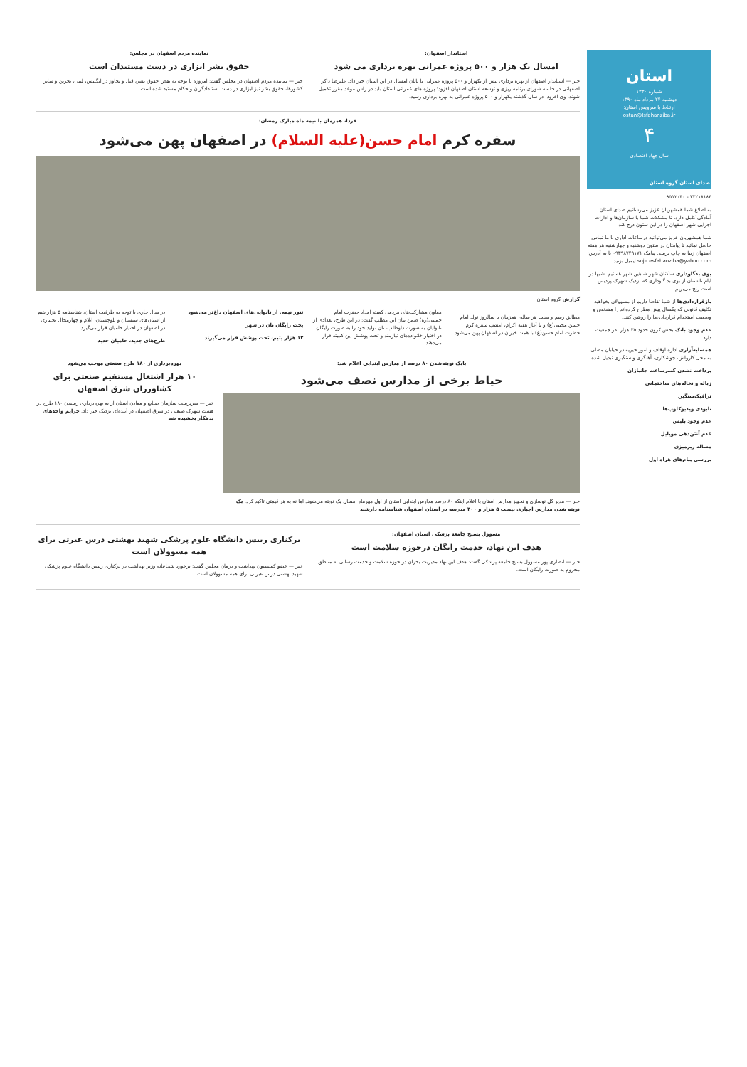استان
شماره ۱۳۳۰
دوشنبه ۲۴ مرداد ماه ۱۳۹۰
ارتباط با سرویس استان:
ostan@Isfahanziba.ir
۴
سال جهاد اقتصادی
صدای استان گروه استان
۳۲۲۱۸۱۸۳ - ۹۵۱۲۰۴۰
به اطلاع شما همشهریان عزیز می‌رسانیم صدای استان آمادگی کامل دارد، تا مشکلات شما با سازمان‌ها و ادارات اجرایی شهر اصفهان را در این ستون درج کند.
شما همشهریان عزیز می‌توانید درساعات اداری با ما تماس حاصل نمائید تا پیامتان در ستون دوشنبه و چهارشنبه هر هفته اصفهان زیبا به چاپ برسد. پیامک ۰۹۳۹۸۷۴۹۱۷۱ یا به آدرس: soje.esfahanziba@yahoo.com ایمیل بزنید.
بوی بدگاوداری ساکنان شهر شاهین شهر هستیم. شبها در ایام تابستان از بوی بد گاوداری که نزدیک شهرک پردیس است رنج می‌بریم.
بازقراردادی‌ها از شما تقاضا داریم از مسوولان بخواهید تکلیف قانونی که یکسال پیش مطرح کرده‌اند را مشخص و وضعیت استخدام قراردادی‌ها را روشن کنند.
عدم وجود بانک بخش کرون حدود ۳۵ هزار نفر جمعیت دارد.
همسایه‌آزاری اداره اوقاف و امور خیریه در خیابان مصلی به محل کارواش، جوشکاری، آهنگری و سنگبری تبدیل شده.
پرداخت نشدن کسرساعت جانبازان
زباله و نخاله‌های ساختمانی
ترافیک‌سنگین
نابودی ویدیوکلوپ‌ها
عدم وجود پلیس
عدم آنتن‌دهی موبایل
مساله زیرمیزی
بررسی پیام‌های هراه اول
استاندار اصفهان:
امسال یک هزار و ۵۰۰ پروژه عمرانی بهره برداری می شود
خبر — استاندار اصفهان از بهره برداری بیش از یکهزار و ۵۰۰ پروژه عمرانی تا پایان امسال در این استان خبر داد. علیرضا ذاکر اصفهانی در جلسه شورای برنامه ریزی و توسعه استان اصفهان افزود: پروژه های عمرانی استان باید در راس موعد مقرر تکمیل شوند. وی افزود: در سال گذشته یکهزار و ۵۰۰ پروژه عمرانی به بهره برداری رسید.
نماینده مردم اصفهان در مجلس:
حقوق بشر ابزاری در دست مستبدان است
خبر — نماینده مردم اصفهان در مجلس گفت: امروزه با توجه به نقض حقوق بشر، قتل و تجاوز در انگلیس، لیبی، بحرین و سایر کشورها، حقوق بشر نیز ابزاری در دست استبدادگران و حکام مستبد شده است.
فردا، همزمان با نیمه ماه مبارک رمضان؛
سفره کرم امام حسن(علیه السلام) در اصفهان پهن می‌شود
گزارش گروه استان
مطابق رسم و سنت هر ساله، همزمان با سالروز تولد امام حسن مجتبی(ع) و با آغاز هفته اکرام، امشب سفره کرم حضرت امام حسن(ع) با همت خیران در اصفهان پهن می‌شود.
معاون مشارکت‌های مردمی کمیته امداد حضرت امام خمینی(ره) ضمن بیان این مطلب گفت: در این طرح، تعدادی از نانوایان به صورت داوطلب، نان تولید خود را به صورت رایگان در اختیار خانواده‌های نیازمند و تحت پوشش این کمیته قرار می‌دهند.
تنور نیمی از نانوایی‌های اصفهان داغ‌تر می‌شود
پخت رایگان نان در شهر
۱۲ هزار یتیم، تحت پوشش قرار می‌گیرند
در سال جاری با توجه به ظرفیت استان، شناسنامه ۵ هزار یتیم از استان‌های سیستان و بلوچستان، ایلام و چهارمحال بختیاری در اصفهان در اختیار حامیان قرار می‌گیرد
طرح‌های جدید، حامیان جدید
بایک نوبته‌شدن ۸۰ درصد از مدارس ابتدایی اعلام شد:
حیاط برخی از مدارس نصف می‌شود
خبر — مدیر کل نوسازی و تجهیز مدارس استان با اعلام اینکه ۸۰ درصد مدارس ابتدایی استان از اول مهرماه امسال یک نوبته می‌شوند اما نه به هر قیمتی تاکید کرد. یک نوبته شدن مدارس اجباری نیست ۵ هزار و ۴۰۰ مدرسه در استان اصفهان شناسنامه دارشند
بهره‌برداری از ۱۸۰ طرح صنعتی موجب می‌شود
۱۰ هزار اشتغال مستقیم صنعتی برای کشاورزان شرق اصفهان
خبر — سرپرست سازمان صنایع و معادن استان از به بهره‌برداری رسیدن ۱۸۰ طرح در هشت شهرک صنعتی در شرق اصفهان در آینده‌ای نزدیک خبر داد. جرایم واحدهای بدهکار بخشیده شد
مسوول بسیج جامعه پزشکی استان اصفهان:
هدف این نهاد، خدمت رایگان درحوزه سلامت است
خبر — انصاری پور مسوول بسیج جامعه پزشکی گفت: هدف این نهاد مدیریت بحران در حوزه سلامت و خدمت رسانی به مناطق محروم به صورت رایگان است.
برکناری رییس دانشگاه علوم پزشکی شهید بهشتی درس عبرتی برای همه مسوولان است
خبر — عضو کمیسیون بهداشت و درمان مجلس گفت: برخورد شجاعانه وزیر بهداشت در برکناری رییس دانشگاه علوم پزشکی شهید بهشتی درس عبرتی برای همه مسوولان است.